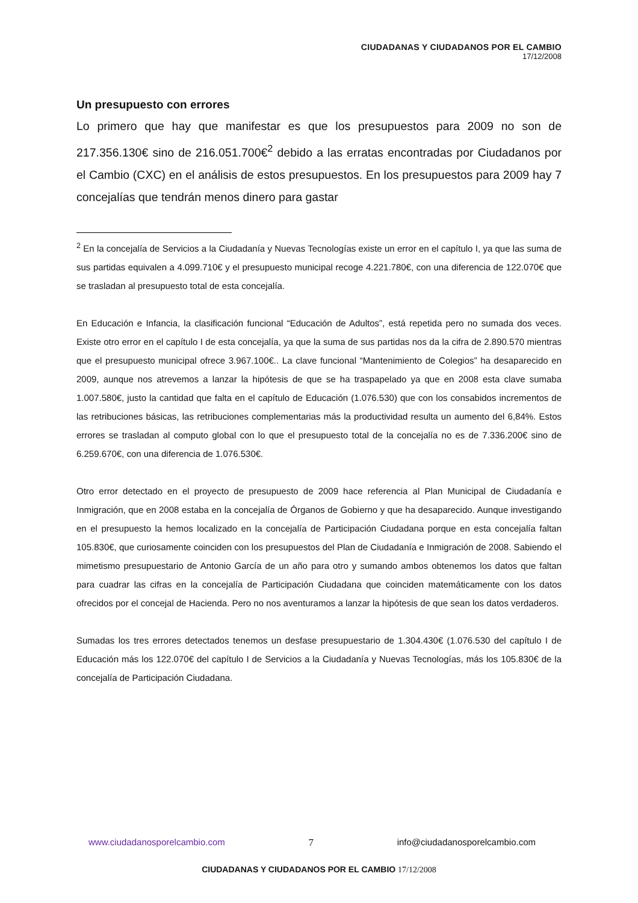CIUDADANAS Y CIUDADANOS POR EL CAMBIO
17/12/2008
Un presupuesto con errores
Lo primero que hay que manifestar es que los presupuestos para 2009 no son de 217.356.130€ sino de 216.051.700€<sup>2</sup> debido a las erratas encontradas por Ciudadanos por el Cambio (CXC) en el análisis de estos presupuestos. En los presupuestos para 2009 hay 7 concejalías que tendrán menos dinero para gastar
<sup>2</sup> En la concejalía de Servicios a la Ciudadanía y Nuevas Tecnologías existe un error en el capítulo I, ya que las suma de sus partidas equivalen a 4.099.710€ y el presupuesto municipal recoge 4.221.780€, con una diferencia de 122.070€ que se trasladan al presupuesto total de esta concejalía.
En Educación e Infancia, la clasificación funcional “Educación de Adultos”, está repetida pero no sumada dos veces. Existe otro error en el capítulo I de esta concejalía, ya que la suma de sus partidas nos da la cifra de 2.890.570 mientras que el presupuesto municipal ofrece 3.967.100€.. La clave funcional “Mantenimiento de Colegios” ha desaparecido en 2009, aunque nos atrevemos a lanzar la hipótesis de que se ha traspapelado ya que en 2008 esta clave sumaba 1.007.580€, justo la cantidad que falta en el capítulo de Educación (1.076.530) que con los consabidos incrementos de las retribuciones básicas, las retribuciones complementarias más la productividad resulta un aumento del 6,84%. Estos errores se trasladan al computo global con lo que el presupuesto total de la concejalía no es de 7.336.200€ sino de 6.259.670€, con una diferencia de 1.076.530€.
Otro error detectado en el proyecto de presupuesto de 2009 hace referencia al Plan Municipal de Ciudadanía e Inmigración, que en 2008 estaba en la concejalía de Órganos de Gobierno y que ha desaparecido. Aunque investigando en el presupuesto la hemos localizado en la concejalía de Participación Ciudadana porque en esta concejalía faltan 105.830€, que curiosamente coinciden con los presupuestos del Plan de Ciudadanía e Inmigración de 2008. Sabiendo el mimetismo presupuestario de Antonio García de un año para otro y sumando ambos obtenemos los datos que faltan para cuadrar las cifras en la concejalía de Participación Ciudadana que coinciden matemáticamente con los datos ofrecidos por el concejal de Hacienda. Pero no nos aventuramos a lanzar la hipótesis de que sean los datos verdaderos.
Sumadas los tres errores detectados tenemos un desfase presupuestario de 1.304.430€ (1.076.530 del capítulo I de Educación más los 122.070€ del capítulo I de Servicios a la Ciudadanía y Nuevas Tecnologías, más los 105.830€ de la concejalía de Participación Ciudadana.
www.ciudadanosporelcambio.com 7 info@ciudadanosporelcambio.com
CIUDADANAS Y CIUDADANOS POR EL CAMBIO 17/12/2008